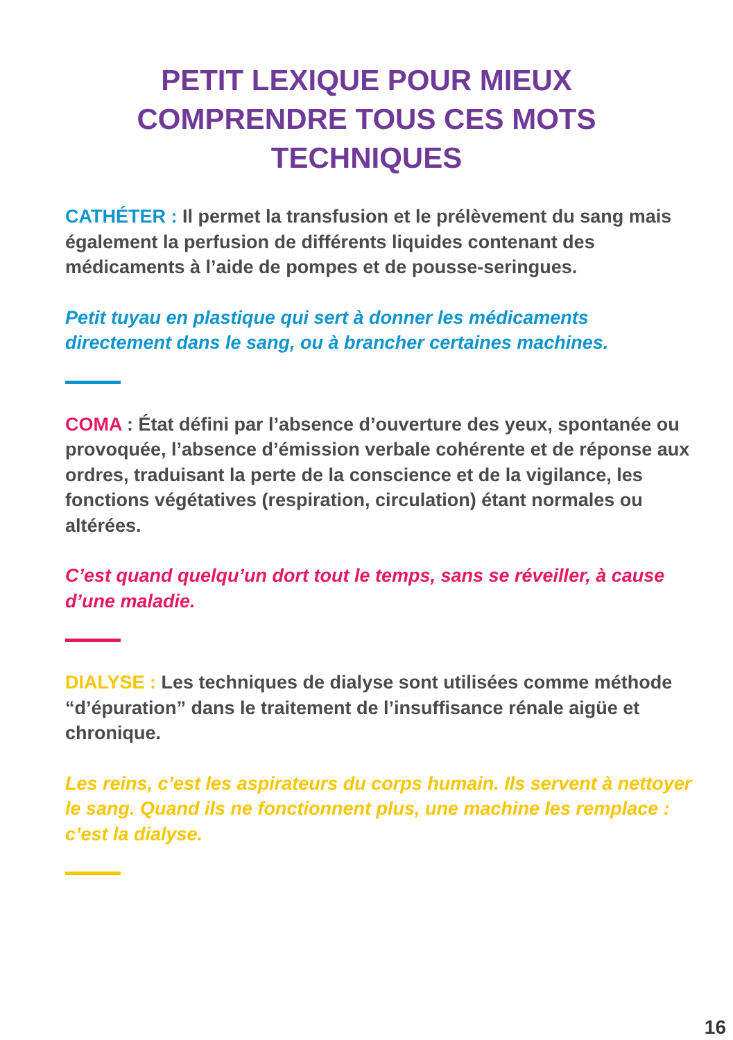PETIT LEXIQUE POUR MIEUX
COMPRENDRE TOUS CES MOTS
TECHNIQUES
CATHÉTER : Il permet la transfusion et le prélèvement du sang mais également la perfusion de différents liquides contenant des médicaments à l’aide de pompes et de pousse-seringues.
Petit tuyau en plastique qui sert à donner les médicaments directement dans le sang, ou à brancher certaines machines.
COMA : État défini par l’absence d’ouverture des yeux, spontanée ou provoquée, l’absence d’émission verbale cohérente et de réponse aux ordres, traduisant la perte de la conscience et de la vigilance, les fonctions végétatives (respiration, circulation) étant normales ou altérées.
C’est quand quelqu’un dort tout le temps, sans se réveiller, à cause d’une maladie.
DIALYSE : Les techniques de dialyse sont utilisées comme méthode “d’épuration” dans le traitement de l’insuffisance rénale aigüe et chronique.
Les reins, c’est les aspirateurs du corps humain. Ils servent à nettoyer le sang. Quand ils ne fonctionnent plus, une machine les remplace : c’est la dialyse.
16